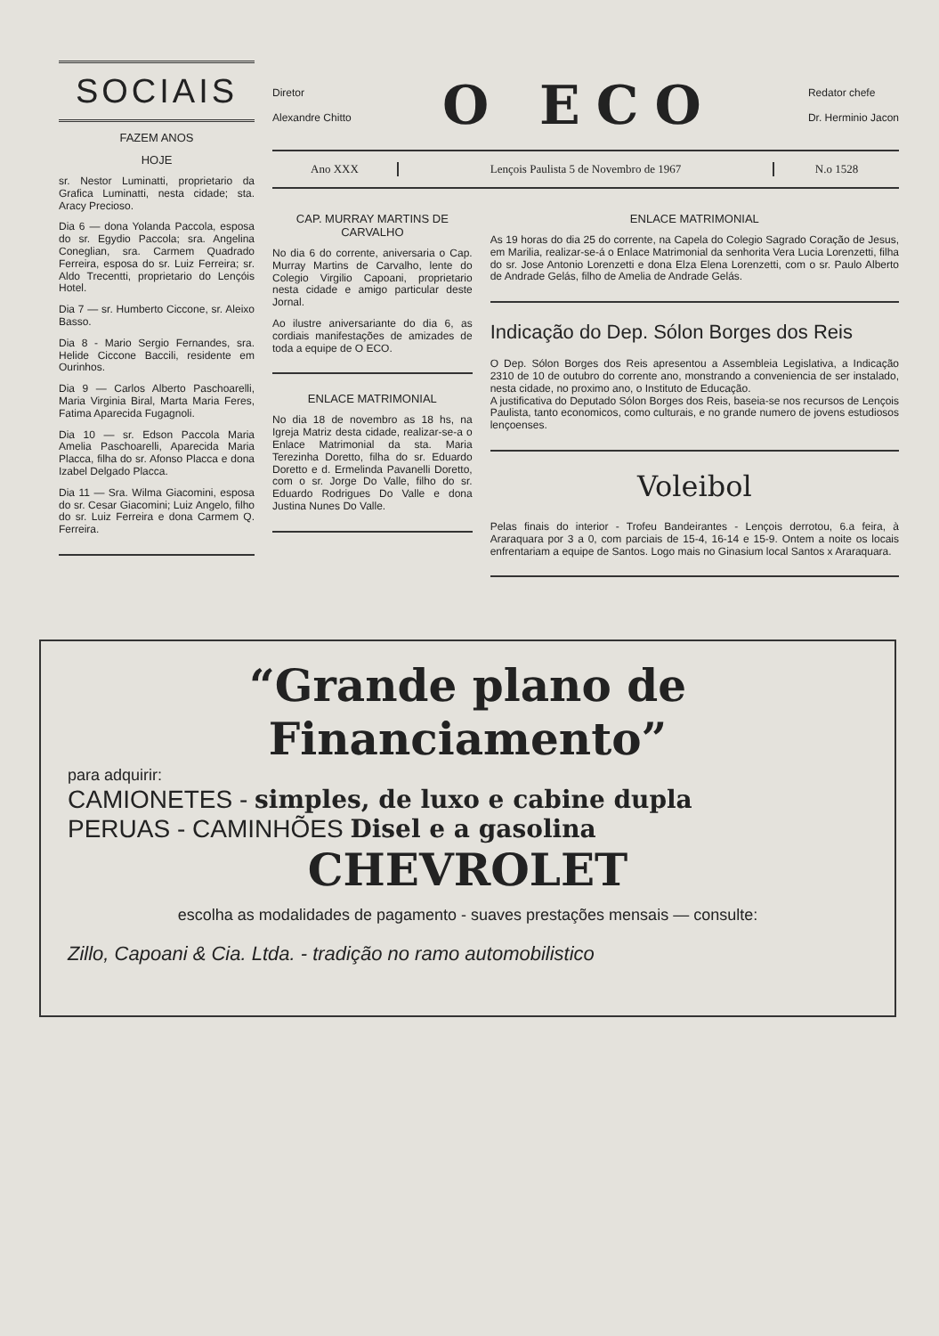SOCIAIS
FAZEM ANOS
HOJE
sr. Nestor Luminatti, proprietario da Grafica Luminatti, nesta cidade; sta. Aracy Precioso.
Dia 6 — dona Yolanda Paccola, esposa do sr. Egydio Paccola; sra. Angelina Coneglian, sra. Carmem Quadrado Ferreira, esposa do sr. Luiz Ferreira; sr. Aldo Trecentti, proprietario do Lençóis Hotel.
Dia 7 — sr. Humberto Ciccone, sr. Aleixo Basso.
Dia 8 - Mario Sergio Fernandes, sra. Helide Ciccone Baccili, residente em Ourinhos.
Dia 9 — Carlos Alberto Paschoarelli, Maria Virginia Biral, Marta Maria Feres, Fatima Aparecida Fugagnoli.
Dia 10 — sr. Edson Paccola Maria Amelia Paschoarelli, Aparecida Maria Placca, filha do sr. Afonso Placca e dona Izabel Delgado Placca.
Dia 11 — Sra. Wilma Giacomini, esposa do sr. Cesar Giacomini; Luiz Angelo, filho do sr. Luiz Ferreira e dona Carmem Q. Ferreira.
Diretor
Alexandre Chitto
O ECO
Redator chefe
Dr. Herminio Jacon
Ano XXX Lençois Paulista 5 de Novembro de 1967
N.o 1528
CAP. MURRAY MARTINS DE CARVALHO
No dia 6 do corrente, aniversaria o Cap. Murray Martins de Carvalho, lente do Colegio Virgilio Capoani, proprietario nesta cidade e amigo particular deste Jornal.
Ao ilustre aniversariante do dia 6, as cordiais manifestações de amizades de toda a equipe de O ECO.
ENLACE MATRIMONIAL
No dia 18 de novembro as 18 hs, na Igreja Matriz desta cidade, realizar-se-a o Enlace Matrimonial da sta. Maria Terezinha Doretto, filha do sr. Eduardo Doretto e d. Ermelinda Pavanelli Doretto, com o sr. Jorge Do Valle, filho do sr. Eduardo Rodrigues Do Valle e dona Justina Nunes Do Valle.
ENLACE MATRIMONIAL
As 19 horas do dia 25 do corrente, na Capela do Colegio Sagrado Coração de Jesus, em Marilia, realizar-se-á o Enlace Matrimonial da senhorita Vera Lucia Lorenzetti, filha do sr. Jose Antonio Lorenzetti e dona Elza Elena Lorenzetti, com o sr. Paulo Alberto de Andrade Gelás, filho de Amelia de Andrade Gelás.
Indicação do Dep. Sólon Borges dos Reis
O Dep. Sólon Borges dos Reis apresentou a Assembleia Legislativa, a Indicação 2310 de 10 de outubro do corrente ano, monstrando a conveniencia de ser instalado, nesta cidade, no proximo ano, o Instituto de Educação.
A justificativa do Deputado Sólon Borges dos Reis, baseia-se nos recursos de Lençois Paulista, tanto economicos, como culturais, e no grande numero de jovens estudiosos lençoenses.
Voleibol
Pelas finais do interior - Trofeu Bandeirantes - Lençois derrotou, 6.a feira, à Araraquara por 3 a 0, com parciais de 15-4, 16-14 e 15-9. Ontem a noite os locais enfrentariam a equipe de Santos. Logo mais no Ginasium local Santos x Araraquara.
“Grande plano de
Financiamento”
para adquirir:
CAMIONETES - simples, de luxo e cabine dupla
PERUAS - CAMINHÕES Disel e a gasolina
CHEVROLET
escolha as modalidades de pagamento - suaves prestações mensais — consulte:
Zillo, Capoani & Cia. Ltda. - tradição no ramo automobilistico